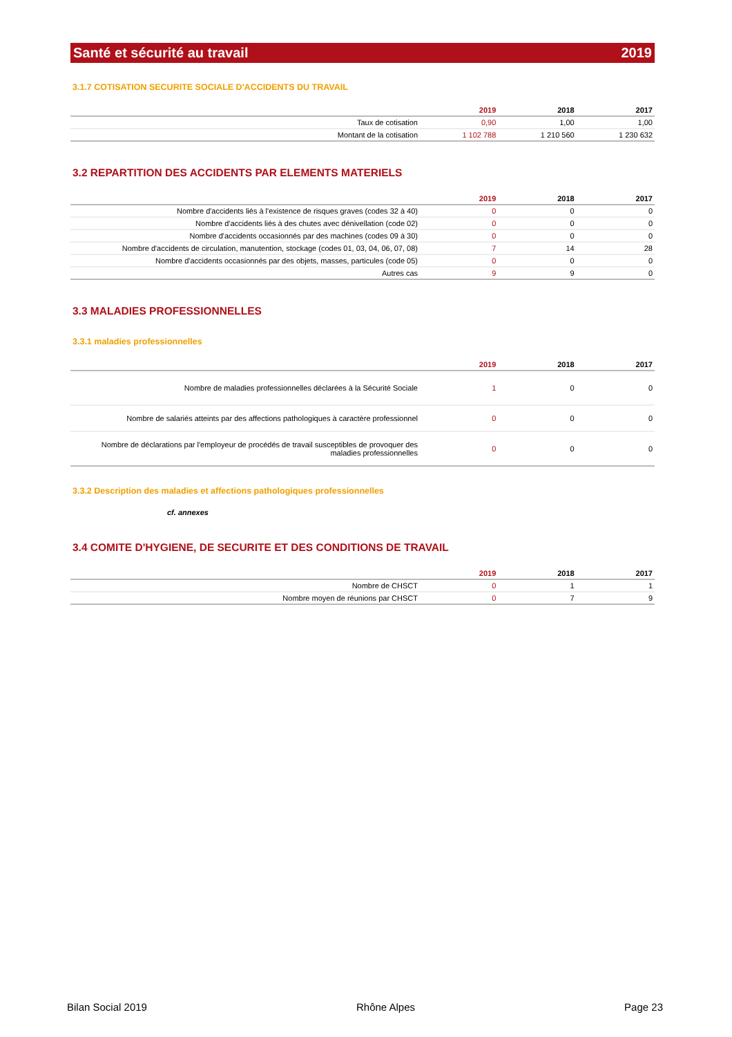Santé et sécurité au travail 2019
3.1.7 COTISATION SECURITE SOCIALE D'ACCIDENTS DU TRAVAIL
| | 2019 | 2018 | 2017 |
| --- | --- | --- | --- |
| Taux de cotisation | 0,90 | 1,00 | 1,00 |
| Montant de la cotisation | 1 102 788 | 1 210 560 | 1 230 632 |
3.2 REPARTITION DES ACCIDENTS PAR ELEMENTS MATERIELS
| | 2019 | 2018 | 2017 |
| --- | --- | --- | --- |
| Nombre d'accidents liés à l'existence de risques graves (codes 32 à 40) | 0 | 0 | 0 |
| Nombre d'accidents liés à des chutes avec dénivellation (code 02) | 0 | 0 | 0 |
| Nombre d'accidents occasionnés par des machines (codes 09 à 30) | 0 | 0 | 0 |
| Nombre d'accidents de circulation, manutention, stockage (codes 01, 03, 04, 06, 07, 08) | 7 | 14 | 28 |
| Nombre d'accidents occasionnés par des objets, masses, particules (code 05) | 0 | 0 | 0 |
| Autres cas | 9 | 9 | 0 |
3.3 MALADIES PROFESSIONNELLES
3.3.1 maladies professionnelles
| | 2019 | 2018 | 2017 |
| --- | --- | --- | --- |
| Nombre de maladies professionnelles déclarées à la Sécurité Sociale | 1 | 0 | 0 |
| Nombre de salariés atteints par des affections pathologiques à caractère professionnel | 0 | 0 | 0 |
| Nombre de déclarations par l'employeur de procédés de travail susceptibles de provoquer des maladies professionnelles | 0 | 0 | 0 |
3.3.2 Description des maladies et affections pathologiques professionnelles
cf. annexes
3.4 COMITE D'HYGIENE, DE SECURITE ET DES CONDITIONS DE TRAVAIL
| | 2019 | 2018 | 2017 |
| --- | --- | --- | --- |
| Nombre de CHSCT | 0 | 1 | 1 |
| Nombre moyen de réunions par CHSCT | 0 | 7 | 9 |
Bilan Social 2019 Rhône Alpes Page 23